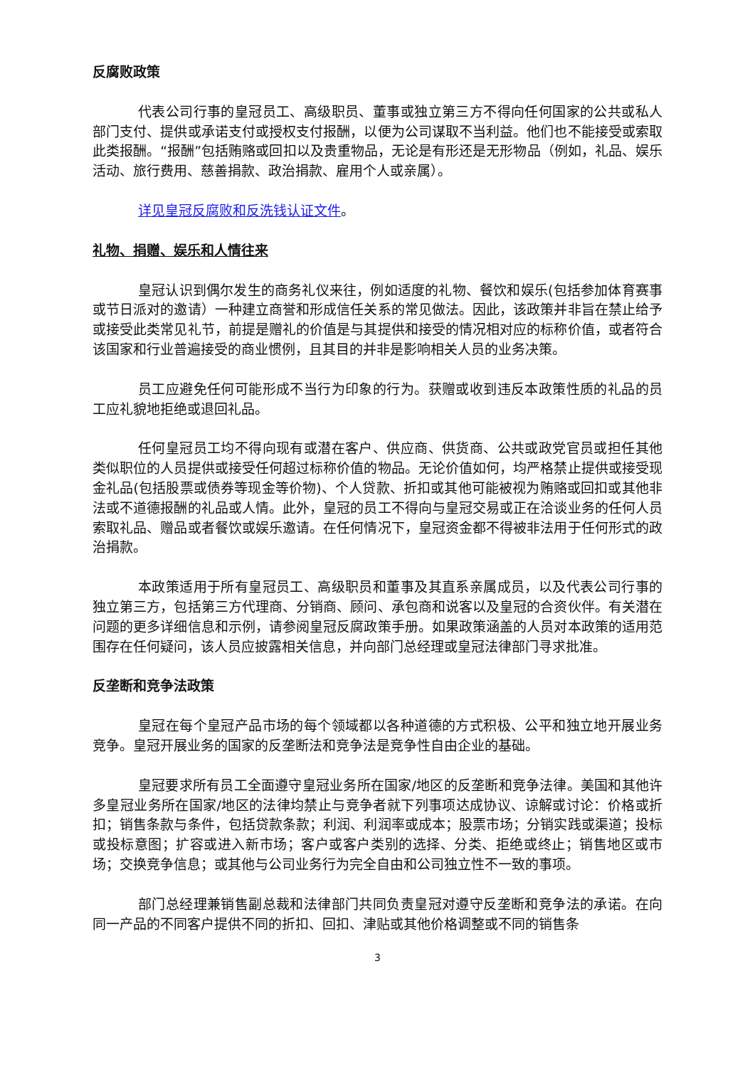反腐败政策
代表公司行事的皇冠员工、高级职员、董事或独立第三方不得向任何国家的公共或私人部门支付、提供或承诺支付或授权支付报酬，以便为公司谋取不当利益。他们也不能接受或索取此类报酬。“报酬”包括贿赂或回扣以及贵重物品，无论是有形还是无形物品（例如，礼品、娱乐活动、旅行费用、慈善捐款、政治捐款、雇用个人或亲属）。
详见皇冠反腐败和反洗钱认证文件。
礼物、捐赠、娱乐和人情往来
皇冠认识到偶尔发生的商务礼仪来往，例如适度的礼物、餐饮和娱乐(包括参加体育赛事或节日派对的邀请）一种建立商誉和形成信任关系的常见做法。因此，该政策并非旨在禁止给予或接受此类常见礼节，前提是赠礼的价值是与其提供和接受的情况相对应的标称价值，或者符合该国家和行业普遍接受的商业惯例，且其目的并非是影响相关人员的业务决策。
员工应避免任何可能形成不当行为印象的行为。获赠或收到违反本政策性质的礼品的员工应礼貌地拒绝或退回礼品。
任何皇冠员工均不得向现有或潜在客户、供应商、供货商、公共或政党官员或担任其他类似职位的人员提供或接受任何超过标称价值的物品。无论价值如何，均严格禁止提供或接受现金礼品(包括股票或债券等现金等价物)、个人贷款、折扣或其他可能被视为贿赂或回扣或其他非法或不道德报酬的礼品或人情。此外，皇冠的员工不得向与皇冠交易或正在洽谈业务的任何人员索取礼品、赠品或者餐饮或娱乐邀请。在任何情况下，皇冠资金都不得被非法用于任何形式的政治捐款。
本政策适用于所有皇冠员工、高级职员和董事及其直系亲属成员，以及代表公司行事的独立第三方，包括第三方代理商、分销商、顾问、承包商和说客以及皇冠的合资伙伴。有关潜在问题的更多详细信息和示例，请参阅皇冠反腐政策手册。如果政策涵盖的人员对本政策的适用范围存在任何疑问，该人员应披露相关信息，并向部门总经理或皇冠法律部门寻求批准。
反垄断和竞争法政策
皇冠在每个皇冠产品市场的每个领域都以各种道德的方式积极、公平和独立地开展业务竞争。皇冠开展业务的国家的反垄断法和竞争法是竞争性自由企业的基础。
皇冠要求所有员工全面遵守皇冠业务所在国家/地区的反垄断和竞争法律。美国和其他许多皇冠业务所在国家/地区的法律均禁止与竞争者就下列事项达成协议、谅解或讨论：价格或折扣；销售条款与条件，包括贷款条款；利润、利润率或成本；股票市场；分销实践或渠道；投标或投标意图；扩容或进入新市场；客户或客户类别的选择、分类、拒绝或终止；销售地区或市场；交换竞争信息；或其他与公司业务行为完全自由和公司独立性不一致的事项。
部门总经理兼销售副总裁和法律部门共同负责皇冠对遵守反垄断和竞争法的承诺。在向同一产品的不同客户提供不同的折扣、回扣、津贴或其他价格调整或不同的销售条
3